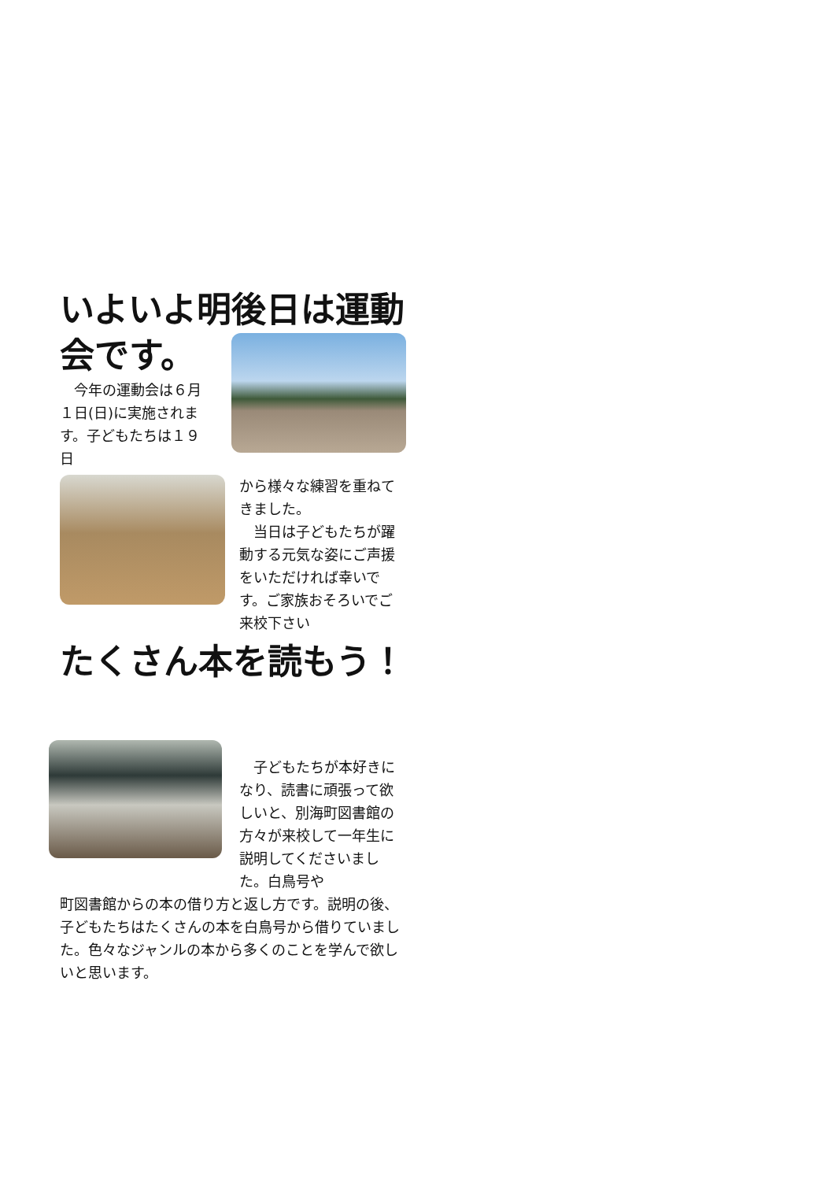いよいよ明後日は運動
会です。
　今年の運動会は６月１日(日)に実施されます。子どもたちは１９日
から様々な練習を重ねてきました。
　当日は子どもたちが躍動する元気な姿にご声援をいただければ幸いです。ご家族おそろいでご来校下さい
たくさん本を読もう！
　子どもたちが本好きになり、読書に頑張って欲しいと、別海町図書館の方々が来校して一年生に説明してくださいました。白鳥号や
町図書館からの本の借り方と返し方です。説明の後、子どもたちはたくさんの本を白鳥号から借りていました。色々なジャンルの本から多くのことを学んで欲しいと思います。